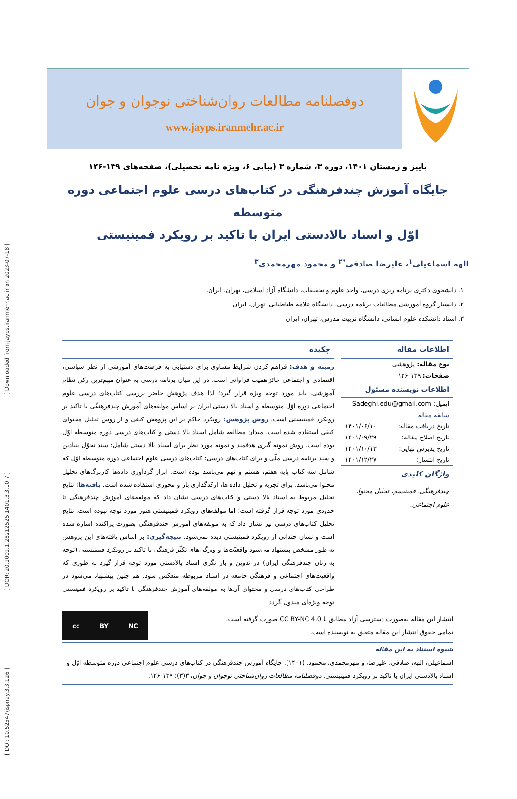[ DOI: 10.52547/jspnay.3.3.126 ] [ DOR: 20.1001.1.28212525.1401.3.3.10.7 ] [ Downloaded from jayps.iranmehr.ac.ir on 2023-07-18 ]
دوفصلنامه مطالعات روان‌شناختی نوجوان و جوان
www.jayps.iranmehr.ac.ir
پاییز و زمستان ۱۴۰۱، دوره ۳، شماره ۳ (پیاپی ۶، ویژه نامه تحصیلی)، صفحه‌های ۱۳۹-۱۲۶
جایگاه آموزش چندفرهنگی در کتاب‌های درسی علوم اجتماعی دوره متوسطه
اوّل و اسناد بالادستی ایران با تاکید بر رویکرد فمینیستی
الهه اسماعیلی<sup>۱</sup>، علیرضا صادقی<sup>*۲</sup> و محمود مهرمحمدی<sup>۳</sup>
۱. دانشجوی دکتری برنامه ریزی درسی، واحد علوم و تحقیقات، دانشگاه آزاد اسلامی، تهران، ایران.
۲. دانشیار گروه آموزشی مطالعات برنامه درسی، دانشگاه علامه طباطبایی، تهران، ایران
۳. استاد دانشکده علوم انسانی، دانشگاه تربیت مدرس، تهران، ایران
اطلاعات مقاله
نوع مقاله: پژوهشی
صفحات: ۱۳۹-۱۲۶
اطلاعات نویسنده مسئول
ایمیل: Sadeghi.edu@gmail.com
سابقه مقاله
تاریخ دریافت مقاله: ۱۴۰۱/۰۶/۱۰
تاریخ اصلاح مقاله: ۱۴۰۱/۰۹/۲۹
تاریخ پذیرش نهایی: ۱۴۰۱/۱۰/۱۳
تاریخ انتشار: ۱۴۰۱/۱۲/۲۷
واژگان کلیدی
چندفرهنگی، فمینیسم، تحلیل محتوا، علوم اجتماعی.
چکیده
زمینه و هدف: فراهم کردن شرایط مساوی برای دستیابی به فرصت‌های آموزشی از نظر سیاسی، اقتصادی و اجتماعی حائزاهمیت فراوانی است. در این میان برنامه درسی به عنوان مهم‌ترین رکن نظام آموزشی، باید مورد توجه ویژه قرار گیرد؛ لذا هدف پژوهش حاضر بررسی کتاب‌های درسی علوم اجتماعی دوره اوّل متوسطه و اسناد بالا دستی ایران بر اساس مولفه‌های آموزش چندفرهنگی با تاکید بر رویکرد فمینیستی است. روش پژوهش: رویکرد حاکم بر این پژوهش کیفی و از روش تحلیل محتوای کیفی استفاده شده است. میدان مطالعه شامل اسناد بالا دستی و کتاب‌های درسی دوره متوسطه اوّل بوده است. روش نمونه گیری هدفمند و نمونه مورد نظر برای اسناد بالا دستی شامل: سند تحوّل بنیادین و سند برنامه درسی ملّی و برای کتاب‌های درسی: کتاب‌های درسی علوم اجتماعی دوره متوسطه اوّل که شامل سه کتاب پایه هفتم، هشتم و نهم می‌باشد بوده است. ابزار گردآوری داده‌ها کاربرگ‌های تحلیل محتوا می‌باشد. برای تجزیه و تحلیل داده ها، ازکدگذاری باز و محوری استفاده شده است. یافته‌ها: نتایج تحلیل مربوط به اسناد بالا دستی و کتاب‌های درسی نشان داد که مولفه‌های آموزش چندفرهنگی تا حدودی مورد توجه قرار گرفته است؛ اما مولفه‌های رویکرد فمینیستی هنوز مورد توجه نبوده است. نتایج تحلیل کتاب‌های درسی نیز نشان داد که به مولفه‌های آموزش چندفرهنگی بصورت پراکنده اشاره شده است و نشان چندانی از رویکرد فمینیستی دیده نمی‌شود. نتیجه‌گیری: بر اساس یافته‌های این پژوهش به طور مشخص پیشنهاد می‌شود واقعیّت‌ها و ویژگی‌های تکثّر فرهنگی با تاکید بر رویکرد فمینیستی (توجه به زنان چندفرهنگی ایران) در تدوین و باز نگری اسناد بالادستی مورد توجه قرار گیرد به طوری که واقعیت‌های اجتماعی و فرهنگی جامعه در اسناد مربوطه منعکس شود. هم چنین پیشنهاد می‌شود در طراحی کتاب‌های درسی و محتوای آن‌ها به مولفه‌های آموزش چندفرهنگی با تاکید بر رویکرد فمینستی توجه ویژه‌ای مبذول گردد.
انتشار این مقاله به‌صورت دسترسی آزاد مطابق با CC BY-NC 4.0 صورت گرفته است.
تمامی حقوق انتشار این مقاله متعلق به نویسنده است.
cc BY NC
شیوه استناد به این مقاله
اسماعیلی، الهه، صادقی، علیرضا، و مهرمحمدی، محمود. (۱۴۰۱). جایگاه آموزش چندفرهنگی در کتاب‌های درسی علوم اجتماعی دوره متوسطه اوّل و اسناد بالادستی ایران با تاکید بر رویکرد فمینیستی. دوفصلنامه مطالعات روان‌شناختی نوجوان و جوان، ۳(۳): ۱۳۹-۱۲۶.